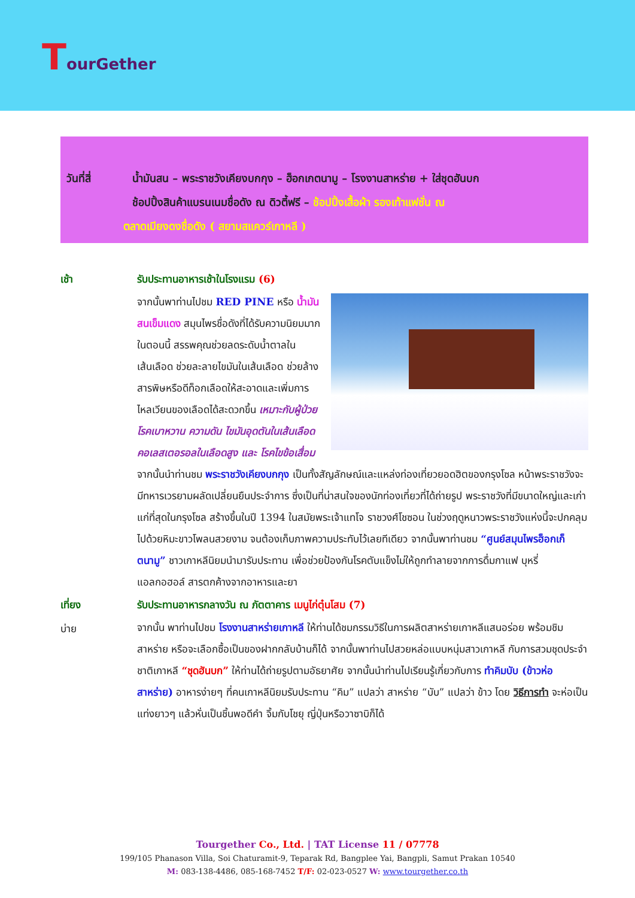TourGether
วันที่สี่ น้ำมันสน – พระราชวังเคียงบกกุง – ฮ็อกเกตนามู – โรงงานสาหร่าย + ใส่ชุดฮันบก
ช้อปปิ้งสินค้าแบรนเนมชื่อดัง ณ ดิวตี้ฟรี – ช้อปปิ้งเสื้อผ้า รองเท้าแฟชั่น ณ
ตลาดเมียงดงชื่อดัง ( สยามสแควร์เกาหลี )
เช้า รับประทานอาหารเช้าในโรงแรม (6)
จากนั้นพาท่านไปชม RED PINE หรือ น้ำมันสนเข็มแดง สมุนไพรชื่อดังที่ได้รับความนิยมมากในตอนนี้ สรรพคุณช่วยลดระดับน้ำตาลในเส้นเลือด ช่วยละลายไขมันในเส้นเลือด ช่วยล้างสารพิษหรือดีท็อกเลือดให้สะอาดและเพิ่มการไหลเวียนของเลือดได้สะดวกขึ้น เหมาะกับผู้ป่วยโรคเบาหวาน ความดัน ไขมันอุดตันในเส้นเลือด คอเลสเตอรอลในเลือดสูง และ โรคไขข้อเสื่อม จากนั้นนำท่านชม พระราชวังเคียงบกกุง เป็นทั้งสัญลักษณ์และแหล่งท่องเที่ยวยอดฮิตของกรุงโซล หน้าพระราชวังจะมีทหารเวรยามผลัดเปลี่ยนยืนประจำการ ซึ่งเป็นที่น่าสนใจของนักท่องเที่ยวที่ได้ถ่ายรูป พระราชวังที่มีขนาดใหญ่และเก่าแก่ที่สุดในกรุงโซล สร้างขึ้นในปี 1394 ในสมัยพระเจ้าแทโจ ราชวงศ์โชซอน ในช่วงฤดูหนาวพระราชวังแห่งนี้จะปกคลุมไปด้วยหิมะขาวโพลนสวยงาม จนต้องเก็บภาพความประทับไว้เลยทีเดียว จากนั้นพาท่านชม “ศูนย์สมุนไพรฮ็อกเก็ตนามู” ชาวเกาหลีนิยมนำมารับประทาน เพื่อช่วยป้องกันโรคตับแข็งไม่ให้ถูกทำลายจากการดื่มกาแฟ บุหรี่ แอลกอฮอล์ สารตกค้างจากอาหารและยา
เที่ยง รับประทานอาหารกลางวัน ณ ภัตตาคาร เมนูไก่ตุ๋นโสม (7)
บ่าย
จากนั้น พาท่านไปชม โรงงานสาหร่ายเกาหลี ให้ท่านได้ชมกรรมวิธีในการผลิตสาหร่ายเกาหลีแสนอร่อย พร้อมชิมสาหร่าย หรือจะเลือกซื้อเป็นของฝากกลับบ้านก็ได้ จากนั้นพาท่านไปสวยหล่อแบบหนุ่มสาวเกาหลี กับการสวมชุดประจำชาติเกาหลี “ชุดฮันบก” ให้ท่านได้ถ่ายรูปตามอัธยาศัย จากนั้นนำท่านไปเรียนรู้เกี่ยวกับการ ทำคิมบับ (ข้าวห่อสาหร่าย) อาหารง่ายๆ ที่คนเกาหลีนิยมรับประทาน “คิม” แปลว่า สาหร่าย “บับ” แปลว่า ข้าว โดย วิธีการทำ จะห่อเป็นแท่งยาวๆ แล้วหั่นเป็นชิ้นพอดีคำ จิ้มกับโชยุ ญี่ปุ่นหรือวาซาบิก็ได้
Tourgether Co., Ltd. | TAT License 11 / 07778
199/105 Phanason Villa, Soi Chaturamit-9, Teparak Rd, Bangplee Yai, Bangpli, Samut Prakan 10540
M: 083-138-4486, 085-168-7452 T/F: 02-023-0527 W: www.tourgether.co.th